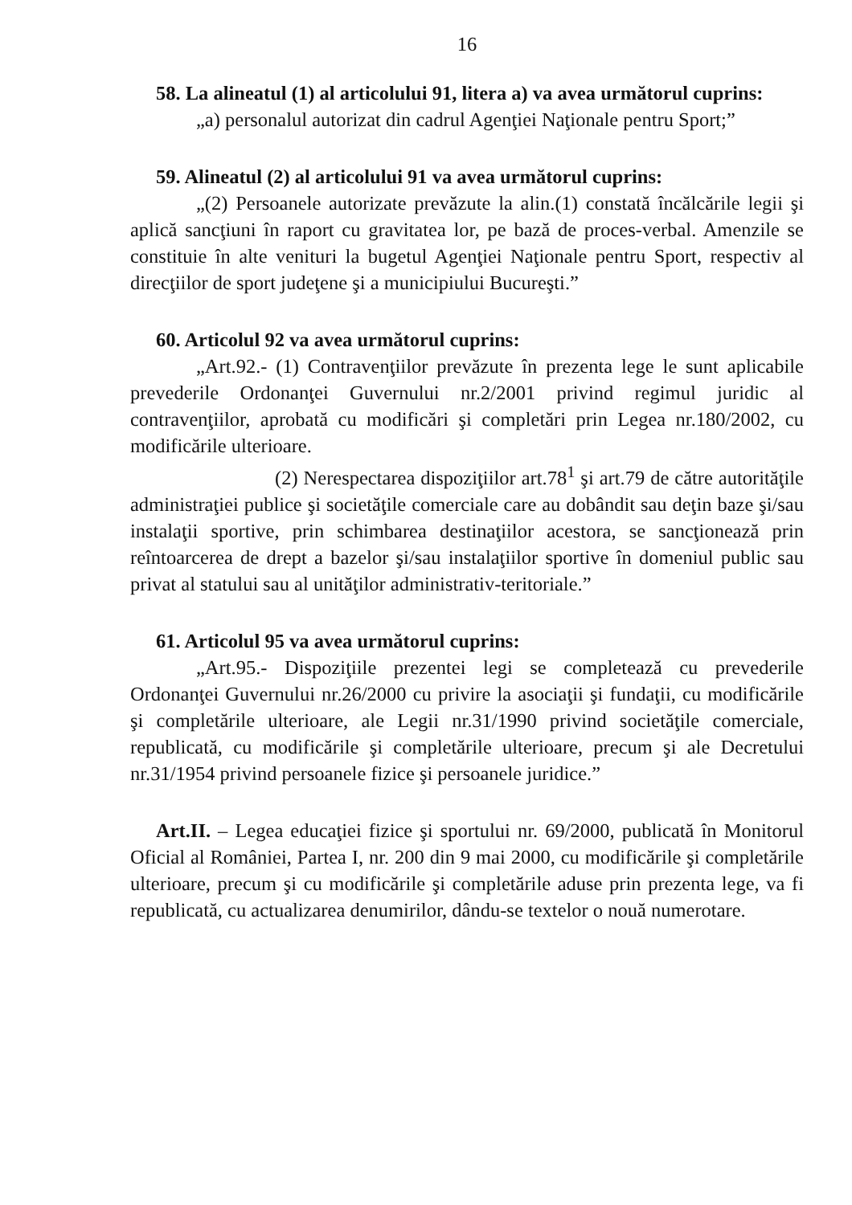16
58. La alineatul (1) al articolului 91, litera a) va avea următorul cuprins:
„a) personalul autorizat din cadrul Agenţiei Naţionale pentru Sport;”
59. Alineatul (2) al articolului 91 va avea următorul cuprins:
„(2) Persoanele autorizate prevăzute la alin.(1) constată încălcările legii şi aplică sancţiuni în raport cu gravitatea lor, pe bază de proces-verbal. Amenzile se constituie în alte venituri la bugetul Agenţiei Naţionale pentru Sport, respectiv al direcţiilor de sport judeţene şi a municipiului Bucureşti.”
60. Articolul 92 va avea următorul cuprins:
„Art.92.- (1) Contravenţiilor prevăzute în prezenta lege le sunt aplicabile prevederile Ordonanţei Guvernului nr.2/2001 privind regimul juridic al contravenţiilor, aprobată cu modificări şi completări prin Legea nr.180/2002, cu modificările ulterioare.
(2) Nerespectarea dispoziţiilor art.78<sup>1</sup> şi art.79 de către autorităţile administraţiei publice şi societăţile comerciale care au dobândit sau deţin baze şi/sau instalaţii sportive, prin schimbarea destinaţiilor acestora, se sancţionează prin reîntoarcerea de drept a bazelor şi/sau instalaţiilor sportive în domeniul public sau privat al statului sau al unităţilor administrativ-teritoriale.”
61. Articolul 95 va avea următorul cuprins:
„Art.95.- Dispoziţiile prezentei legi se completează cu prevederile Ordonanţei Guvernului nr.26/2000 cu privire la asociaţii şi fundaţii, cu modificările şi completările ulterioare, ale Legii nr.31/1990 privind societăţile comerciale, republicată, cu modificările şi completările ulterioare, precum şi ale Decretului nr.31/1954 privind persoanele fizice şi persoanele juridice.”
Art.II. – Legea educaţiei fizice şi sportului nr. 69/2000, publicată în Monitorul Oficial al României, Partea I, nr. 200 din 9 mai 2000, cu modificările şi completările ulterioare, precum şi cu modificările şi completările aduse prin prezenta lege, va fi republicată, cu actualizarea denumirilor, dându-se textelor o nouă numerotare.